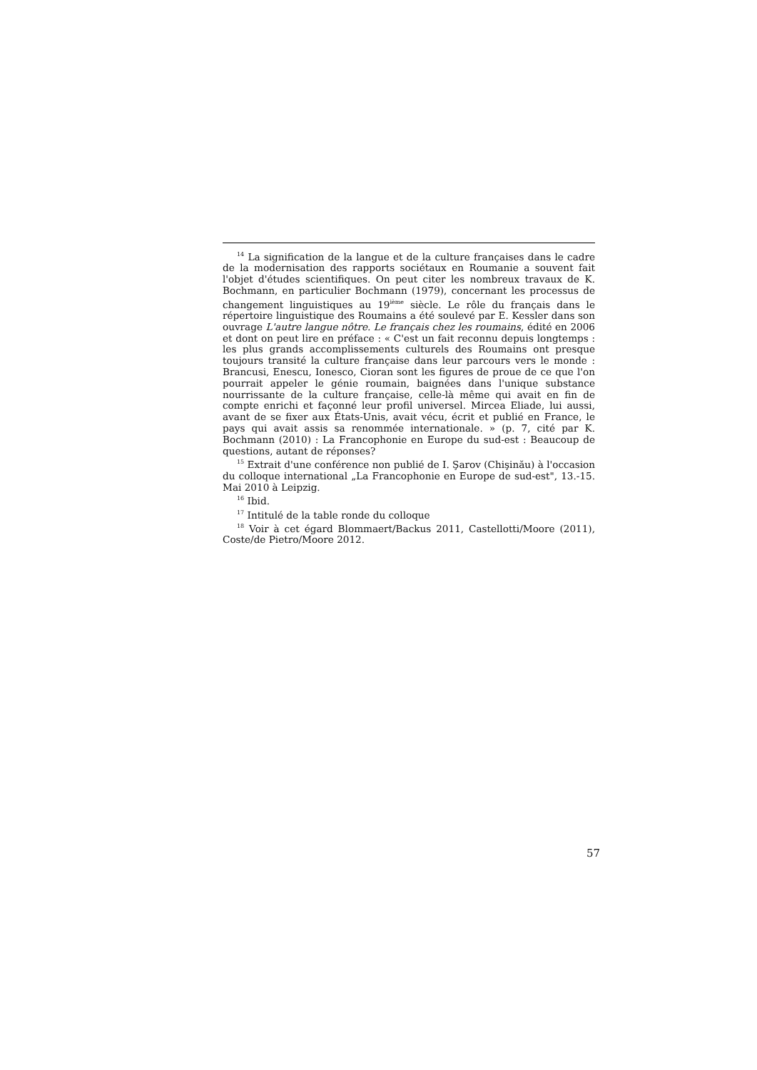<sup>14</sup> La signification de la langue et de la culture françaises dans le cadre de la modernisation des rapports sociétaux en Roumanie a souvent fait l'objet d'études scientifiques. On peut citer les nombreux travaux de K. Bochmann, en particulier Bochmann (1979), concernant les processus de changement linguistiques au 19<sup>ième</sup> siècle. Le rôle du français dans le répertoire linguistique des Roumains a été soulevé par E. Kessler dans son ouvrage L'autre langue nôtre. Le français chez les roumains, édité en 2006 et dont on peut lire en préface : « C'est un fait reconnu depuis longtemps : les plus grands accomplissements culturels des Roumains ont presque toujours transité la culture française dans leur parcours vers le monde : Brancusi, Enescu, Ionesco, Cioran sont les figures de proue de ce que l'on pourrait appeler le génie roumain, baignées dans l'unique substance nourrissante de la culture française, celle-là même qui avait en fin de compte enrichi et façonné leur profil universel. Mircea Eliade, lui aussi, avant de se fixer aux États-Unis, avait vécu, écrit et publié en France, le pays qui avait assis sa renommée internationale. » (p. 7, cité par K. Bochmann (2010) : La Francophonie en Europe du sud-est : Beaucoup de questions, autant de réponses?
<sup>15</sup> Extrait d'une conférence non publié de I. Şarov (Chişinău) à l'occasion du colloque international „La Francophonie en Europe de sud-est", 13.-15. Mai 2010 à Leipzig.
<sup>16</sup> Ibid.
<sup>17</sup> Intitulé de la table ronde du colloque
<sup>18</sup> Voir à cet égard Blommaert/Backus 2011, Castellotti/Moore (2011), Coste/de Pietro/Moore 2012.
57